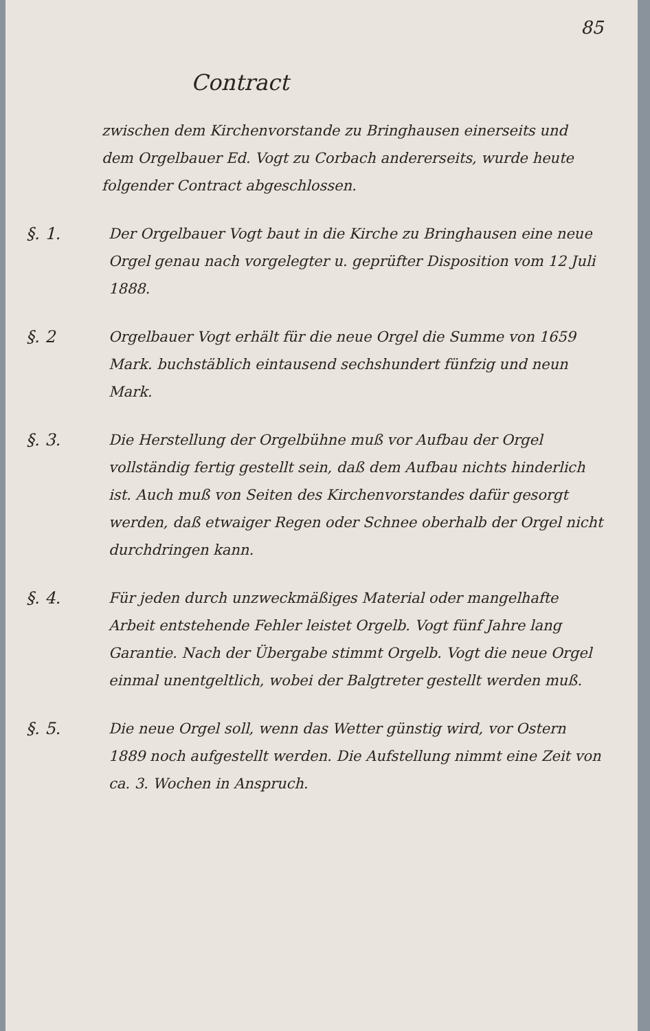85
Contract
zwischen dem Kirchenvorstande zu Bringhausen einerseits und dem Orgelbauer Ed. Vogt zu Corbach andererseits, wurde heute folgender Contract abgeschlossen.
§. 1. Der Orgelbauer Vogt baut in die Kirche zu Bringhausen eine neue Orgel genau nach vorgelegter u. geprüfter Disposition vom 12 Juli 1888.
§. 2 Orgelbauer Vogt erhält für die neue Orgel die Summe von 1659 Mark. buchstäblich eintausend sechshundert fünfzig und neun Mark.
§. 3. Die Herstellung der Orgelbühne muß vor Aufbau der Orgel vollständig fertig gestellt sein, daß dem Aufbau nichts hinderlich ist. Auch muß von Seiten des Kirchenvorstandes dafür gesorgt werden, daß etwaiger Regen oder Schnee oberhalb der Orgel nicht durchdringen kann.
§. 4. Für jeden durch unzweckmäßiges Material oder mangelhafte Arbeit entstehende Fehler leistet Orgelb. Vogt fünf Jahre lang Garantie. Nach der Übergabe stimmt Orgelb. Vogt die neue Orgel einmal unentgeltlich, wobei der Balgtreter gestellt werden muß.
§. 5. Die neue Orgel soll, wenn das Wetter günstig wird, vor Ostern 1889 noch aufgestellt werden. Die Aufstellung nimmt eine Zeit von ca. 3. Wochen in Anspruch.